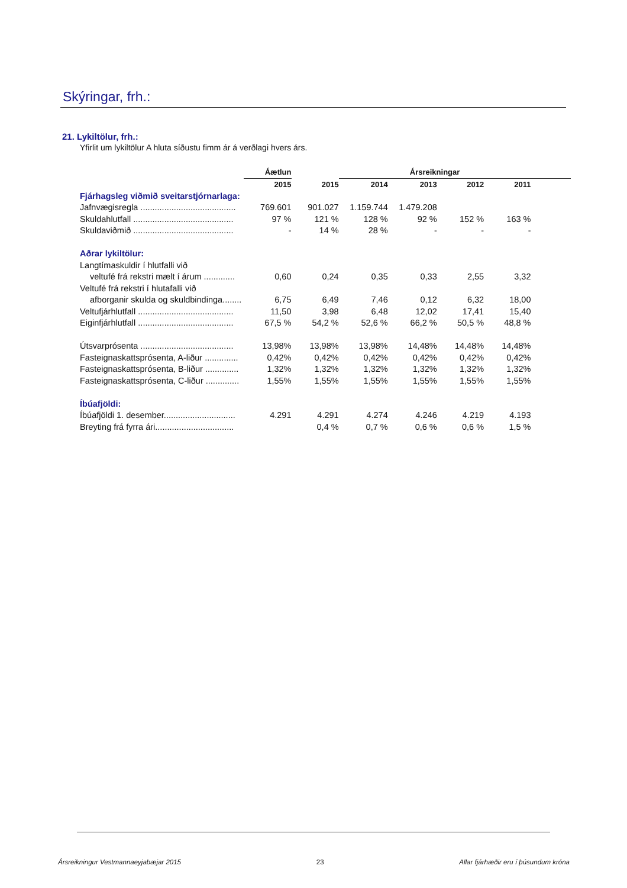Skýringar, frh.:
21. Lykiltölur, frh.:
Yfirlit um lykiltölur A hluta síðustu fimm ár á verðlagi hvers árs.
| | Áætlun | | Ársreikningar | | | | |
| | 2015 | 2015 | 2014 | 2013 | 2012 | 2011 | |
| Fjárhagsleg viðmið sveitarstjórnarlaga: | | | | | | | |
| Jafnvægisregla ........................................ | 769.601 | 901.027 | 1.159.744 | 1.479.208 | | | |
| Skuldahlutfall .......................................... | 97 % | 121 % | 128 % | 92 % | 152 % | 163 % | |
| Skuldaviðmið .......................................... | - | 14 % | 28 % | - | - | - | |
| Aðrar lykiltölur: | | | | | | | |
| Langtímaskuldir í hlutfalli við | | | | | | | |
| veltufé frá rekstri mælt í árum ............. | 0,60 | 0,24 | 0,35 | 0,33 | 2,55 | 3,32 | |
| Veltufé frá rekstri í hlutafalli við | | | | | | | |
| afborganir skulda og skuldbindinga........ | 6,75 | 6,49 | 7,46 | 0,12 | 6,32 | 18,00 | |
| Veltufjárhlutfall ........................................ | 11,50 | 3,98 | 6,48 | 12,02 | 17,41 | 15,40 | |
| Eiginfjárhlutfall ........................................ | 67,5 % | 54,2 % | 52,6 % | 66,2 % | 50,5 % | 48,8 % | |
| Útsvarprósenta ....................................... | 13,98% | 13,98% | 13,98% | 14,48% | 14,48% | 14,48% | |
| Fasteignaskattsprósenta, A-liður .............. | 0,42% | 0,42% | 0,42% | 0,42% | 0,42% | 0,42% | |
| Fasteignaskattsprósenta, B-liður .............. | 1,32% | 1,32% | 1,32% | 1,32% | 1,32% | 1,32% | |
| Fasteignaskattsprósenta, C-liður .............. | 1,55% | 1,55% | 1,55% | 1,55% | 1,55% | 1,55% | |
| Íbúafjöldi: | | | | | | | |
| Íbúafjöldi 1. desember.............................. | 4.291 | 4.291 | 4.274 | 4.246 | 4.219 | 4.193 | |
| Breyting frá fyrra ári................................. | | 0,4 % | 0,7 % | 0,6 % | 0,6 % | 1,5 % | |
Ársreikningur Vestmannaeyjabæjar 2015 23 Allar fjárhæðir eru í þúsundum króna